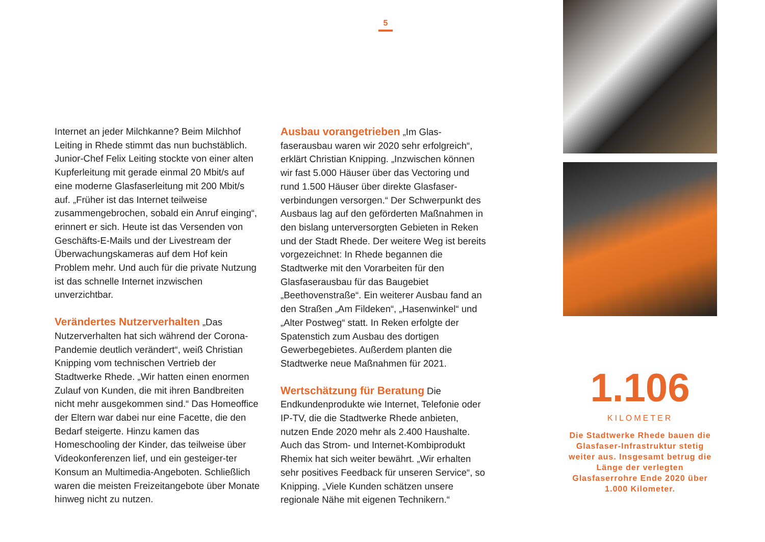5
Internet an jeder Milchkanne? Beim Milchhof Leiting in Rhede stimmt das nun buchstäblich. Junior-Chef Felix Leiting stockte von einer alten Kupferleitung mit gerade einmal 20 Mbit/s auf eine moderne Glasfaserleitung mit 200 Mbit/s auf. „Früher ist das Internet teilweise zusammengebrochen, sobald ein Anruf einging“, erinnert er sich. Heute ist das Versenden von Geschäfts-E-Mails und der Livestream der Überwachungskameras auf dem Hof kein Problem mehr. Und auch für die private Nutzung ist das schnelle Internet inzwischen unverzichtbar.
Verändertes Nutzerverhalten „Das Nutzerverhalten hat sich während der Corona-Pandemie deutlich verändert“, weiß Christian Knipping vom technischen Vertrieb der Stadtwerke Rhede. „Wir hatten einen enormen Zulauf von Kunden, die mit ihren Bandbreiten nicht mehr ausgekommen sind.“ Das Homeoffice der Eltern war dabei nur eine Facette, die den Bedarf steigerte. Hinzu kamen das Homeschooling der Kinder, das teilweise über Videokonferenzen lief, und ein gesteiger-ter Konsum an Multimedia-Angeboten. Schließlich waren die meisten Freizeitangebote über Monate hinweg nicht zu nutzen.
Ausbau vorangetrieben „Im Glas-faserausbau waren wir 2020 sehr erfolgreich“, erklärt Christian Knipping. „Inzwischen können wir fast 5.000 Häuser über das Vectoring und rund 1.500 Häuser über direkte Glasfaser-verbindungen versorgen.“ Der Schwerpunkt des Ausbaus lag auf den geförderten Maßnahmen in den bislang unterversorgten Gebieten in Reken und der Stadt Rhede. Der weitere Weg ist bereits vorgezeichnet: In Rhede begannen die Stadtwerke mit den Vorarbeiten für den Glasfaserausbau für das Baugebiet „Beethovenstraße“. Ein weiterer Ausbau fand an den Straßen „Am Fildeken“, „Hasenwinkel“ und „Alter Postweg“ statt. In Reken erfolgte der Spatenstich zum Ausbau des dortigen Gewerbegebietes. Außerdem planten die Stadtwerke neue Maßnahmen für 2021.
Wertschätzung für Beratung Die Endkundenprodukte wie Internet, Telefonie oder IP-TV, die die Stadtwerke Rhede anbieten, nutzen Ende 2020 mehr als 2.400 Haushalte. Auch das Strom- und Internet-Kombiprodukt Rhemix hat sich weiter bewährt. „Wir erhalten sehr positives Feedback für unseren Service“, so Knipping. „Viele Kunden schätzen unsere regionale Nähe mit eigenen Technikern.“
1.106
KILOMETER
Die Stadtwerke Rhede bauen die Glasfaser-Infrastruktur stetig weiter aus. Insgesamt betrug die Länge der verlegten Glasfaserrohre Ende 2020 über 1.000 Kilometer.